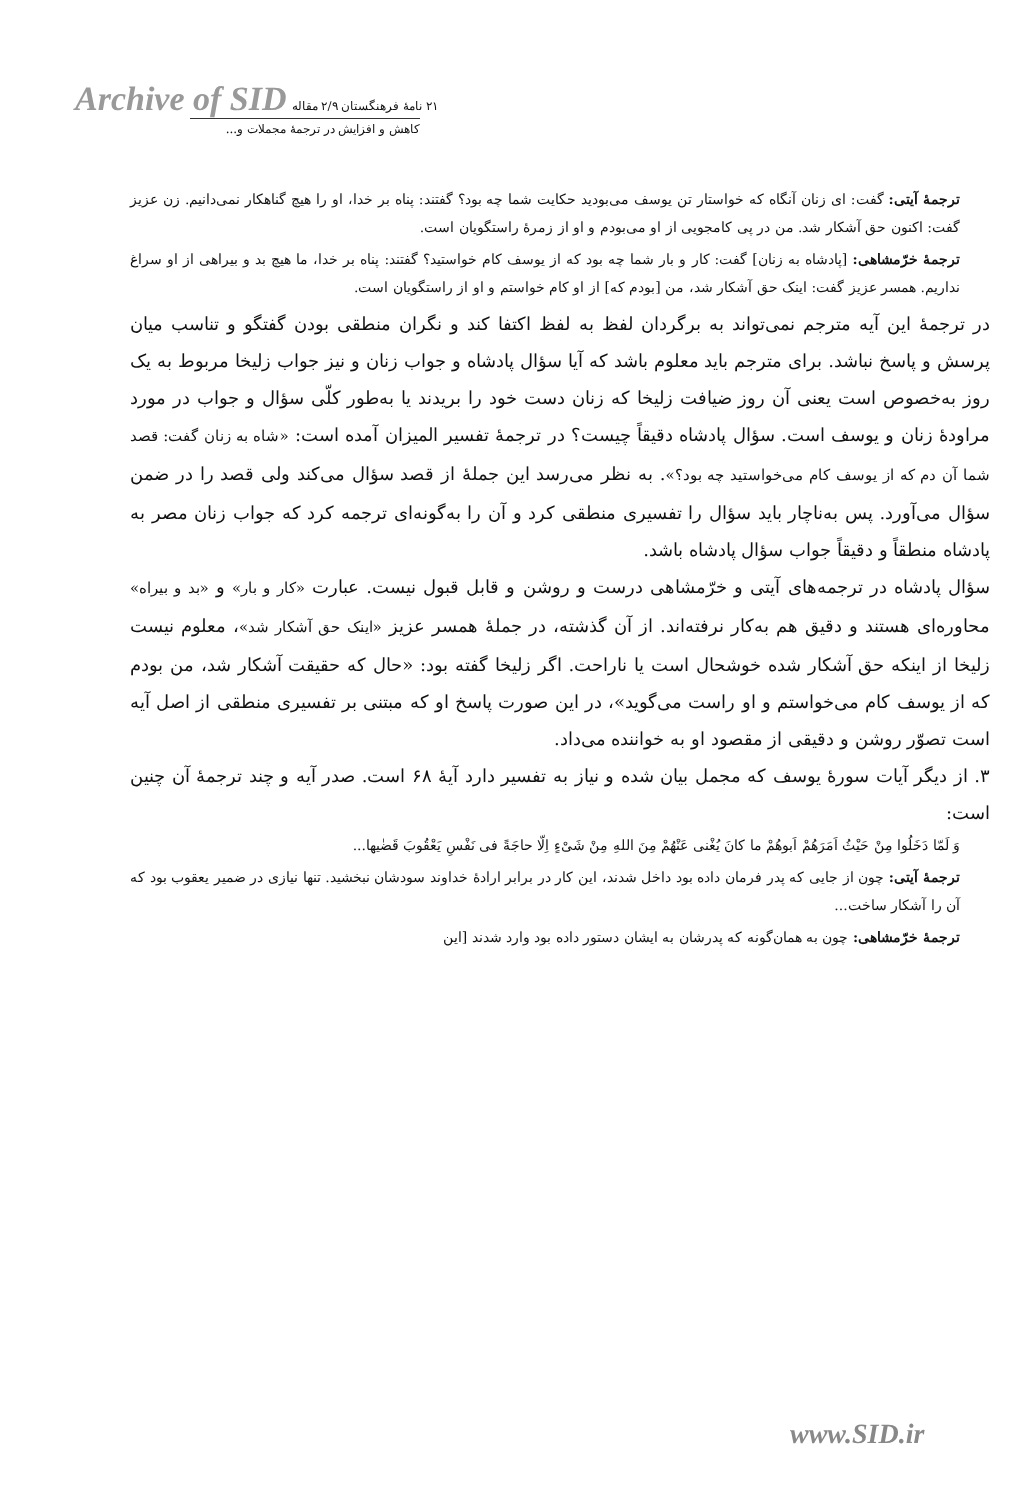Archive of SID ۲۱ نامهٔ فرهنگستان ۲/۹ مقاله
کاهش و افزایش در ترجمهٔ مجملات و...
ترجمهٔ آیتی: گفت: ای زنان آنگاه که خواستار تن یوسف می‌بودید حکایت شما چه بود؟ گفتند: پناه بر خدا، او را هیچ گناهکار نمی‌دانیم. زن عزیز گفت: اکنون حق آشکار شد. من در پی کامجویی از او می‌بودم و او از زمرهٔ راستگویان است.
ترجمهٔ خرّمشاهی: [پادشاه به زنان] گفت: کار و بار شما چه بود که از یوسف کام خواستید؟ گفتند: پناه بر خدا، ما هیچ بد و بیراهی از او سراغ نداریم. همسر عزیز گفت: اینک حق آشکار شد، من [بودم که] از او کام خواستم و او از راستگویان است.
در ترجمهٔ این آیه مترجم نمی‌تواند به برگردان لفظ به لفظ اکتفا کند و نگران منطقی بودن گفتگو و تناسب میان پرسش و پاسخ نباشد. برای مترجم باید معلوم باشد که آیا سؤال پادشاه و جواب زنان و نیز جواب زلیخا مربوط به یک روز به‌خصوص است یعنی آن روز ضیافت زلیخا که زنان دست خود را بریدند یا به‌طور کلّی سؤال و جواب در مورد مراودهٔ زنان و یوسف است. سؤال پادشاه دقیقاً چیست؟ در ترجمهٔ تفسیر المیزان آمده است: «شاه به زنان گفت: قصد شما آن دم که از یوسف کام می‌خواستید چه بود؟». به نظر می‌رسد این جملهٔ از قصد سؤال می‌کند ولی قصد را در ضمن سؤال می‌آورد. پس به‌ناچار باید سؤال را تفسیری منطقی کرد و آن را به‌گونه‌ای ترجمه کرد که جواب زنان مصر به پادشاه منطقاً و دقیقاً جواب سؤال پادشاه باشد.
سؤال پادشاه در ترجمه‌های آیتی و خرّمشاهی درست و روشن و قابل قبول نیست. عبارت «کار و بار» و «بد و بیراه» محاوره‌ای هستند و دقیق هم به‌کار نرفته‌اند. از آن گذشته، در جملهٔ همسر عزیز «اینک حق آشکار شد»، معلوم نیست زلیخا از اینکه حق آشکار شده خوشحال است یا ناراحت. اگر زلیخا گفته بود: «حال که حقیقت آشکار شد، من بودم که از یوسف کام می‌خواستم و او راست می‌گوید»، در این صورت پاسخ او که مبتنی بر تفسیری منطقی از اصل آیه است تصوّر روشن و دقیقی از مقصود او به خواننده می‌داد.
۳. از دیگر آیات سورهٔ یوسف که مجمل بیان شده و نیاز به تفسیر دارد آیهٔ ۶۸ است. صدر آیه و چند ترجمهٔ آن چنین است:
وَ لَمّا دَخَلُوا مِنْ حَیْثُ اَمَرَهُمْ اَبوهُمْ ما کانَ یُغْنی عَنْهُمْ مِنَ اللهِ مِنْ شَیْءٍ اِلّا حاجَةً فی نَفْسِ یَعْقُوبَ قَضٰیها...
ترجمهٔ آیتی: چون از جایی که پدر فرمان داده بود داخل شدند، این کار در برابر ارادهٔ خداوند سودشان نبخشید. تنها نیازی در ضمیر یعقوب بود که آن را آشکار ساخت...
ترجمهٔ خرّمشاهی: چون به همان‌گونه که پدرشان به ایشان دستور داده بود وارد شدند [این
www.SID.ir